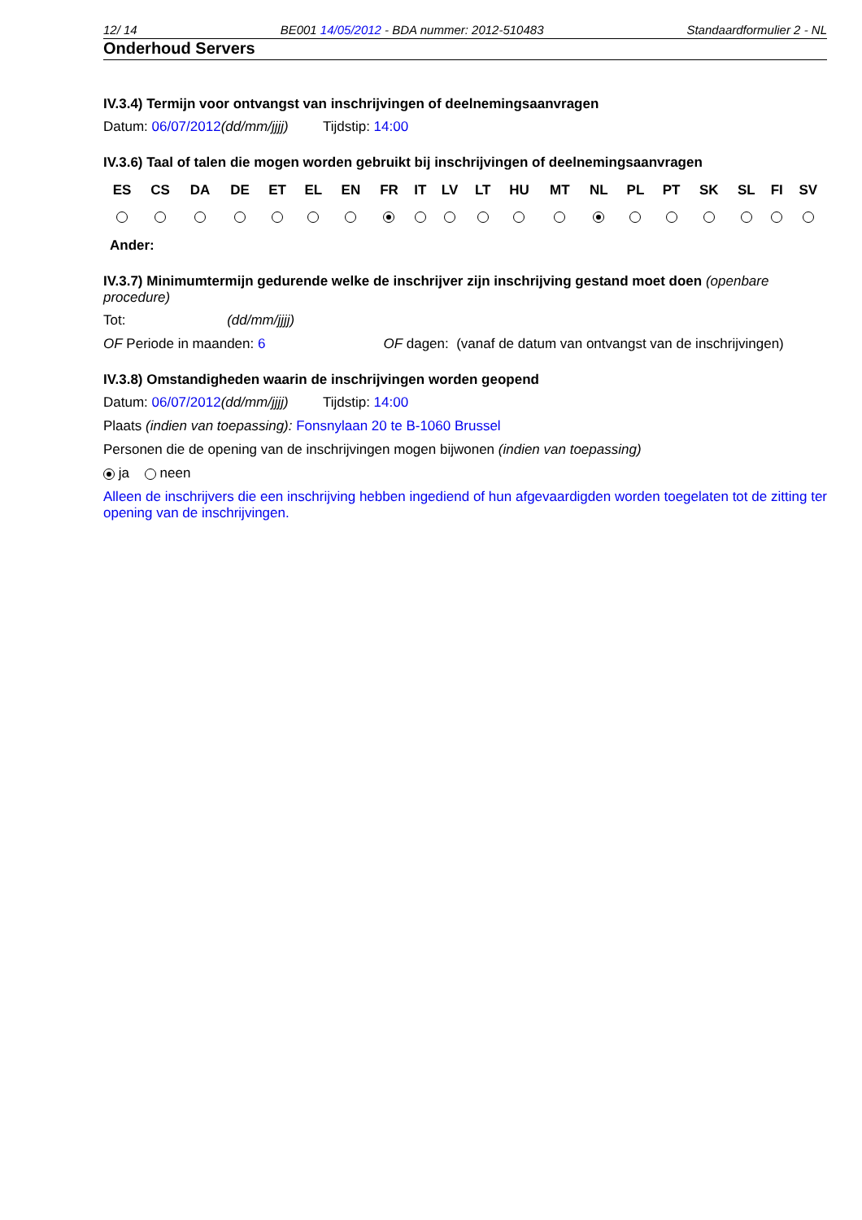12/ 14 BE001 14/05/2012 - BDA nummer: 2012-510483 Standaardformulier 2 - NL
Onderhoud Servers
IV.3.4) Termijn voor ontvangst van inschrijvingen of deelnemingsaanvragen
Datum: 06/07/2012(dd/mm/jjjj) Tijdstip: 14:00
IV.3.6) Taal of talen die mogen worden gebruikt bij inschrijvingen of deelnemingsaanvragen
| ES | CS | DA | DE | ET | EL | EN | FR | IT | LV | LT | HU | MT | NL | PL | PT | SK | SL | FI | SV |
Ander:
IV.3.7) Minimumtermijn gedurende welke de inschrijver zijn inschrijving gestand moet doen (openbare procedure)
Tot: (dd/mm/jjjj)
OF Periode in maanden: 6 OF dagen: (vanaf de datum van ontvangst van de inschrijvingen)
IV.3.8) Omstandigheden waarin de inschrijvingen worden geopend
Datum: 06/07/2012(dd/mm/jjjj) Tijdstip: 14:00
Plaats (indien van toepassing): Fonsnylaan 20 te B-1060 Brussel
Personen die de opening van de inschrijvingen mogen bijwonen (indien van toepassing)
ja neen
Alleen de inschrijvers die een inschrijving hebben ingediend of hun afgevaardigden worden toegelaten tot de zitting ter opening van de inschrijvingen.